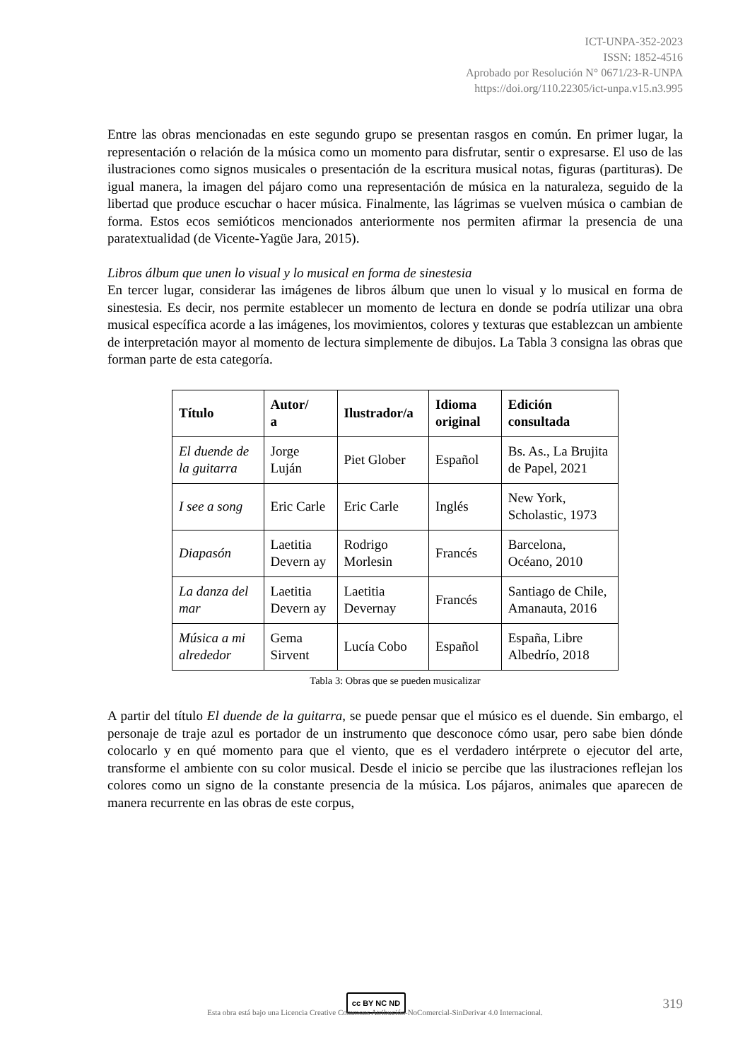ICT-UNPA-352-2023
ISSN: 1852-4516
Aprobado por Resolución N° 0671/23-R-UNPA
https://doi.org/110.22305/ict-unpa.v15.n3.995
Entre las obras mencionadas en este segundo grupo se presentan rasgos en común. En primer lugar, la representación o relación de la música como un momento para disfrutar, sentir o expresarse. El uso de las ilustraciones como signos musicales o presentación de la escritura musical notas, figuras (partituras). De igual manera, la imagen del pájaro como una representación de música en la naturaleza, seguido de la libertad que produce escuchar o hacer música. Finalmente, las lágrimas se vuelven música o cambian de forma. Estos ecos semióticos mencionados anteriormente nos permiten afirmar la presencia de una paratextualidad (de Vicente-Yagüe Jara, 2015).
Libros álbum que unen lo visual y lo musical en forma de sinestesia
En tercer lugar, considerar las imágenes de libros álbum que unen lo visual y lo musical en forma de sinestesia. Es decir, nos permite establecer un momento de lectura en donde se podría utilizar una obra musical específica acorde a las imágenes, los movimientos, colores y texturas que establezcan un ambiente de interpretación mayor al momento de lectura simplemente de dibujos. La Tabla 3 consigna las obras que forman parte de esta categoría.
| Título | Autor/ a | Ilustrador/a | Idioma original | Edición consultada |
| --- | --- | --- | --- | --- |
| El duende de la guitarra | Jorge Luján | Piet Glober | Español | Bs. As., La Brujita de Papel, 2021 |
| I see a song | Eric Carle | Eric Carle | Inglés | New York, Scholastic, 1973 |
| Diapasón | Laetitia Devern ay | Rodrigo Morlesin | Francés | Barcelona, Océano, 2010 |
| La danza del mar | Laetitia Devern ay | Laetitia Devernay | Francés | Santiago de Chile, Amanauta, 2016 |
| Música a mi alrededor | Gema Sirvent | Lucía Cobo | Español | España, Libre Albedrío, 2018 |
Tabla 3: Obras que se pueden musicalizar
A partir del título El duende de la guitarra, se puede pensar que el músico es el duende. Sin embargo, el personaje de traje azul es portador de un instrumento que desconoce cómo usar, pero sabe bien dónde colocarlo y en qué momento para que el viento, que es el verdadero intérprete o ejecutor del arte, transforme el ambiente con su color musical. Desde el inicio se percibe que las ilustraciones reflejan los colores como un signo de la constante presencia de la música. Los pájaros, animales que aparecen de manera recurrente en las obras de este corpus,
cc BY NC ND 319
Esta obra está bajo una Licencia Creative Commons Atribución-NoComercial-SinDerivar 4.0 Internacional.